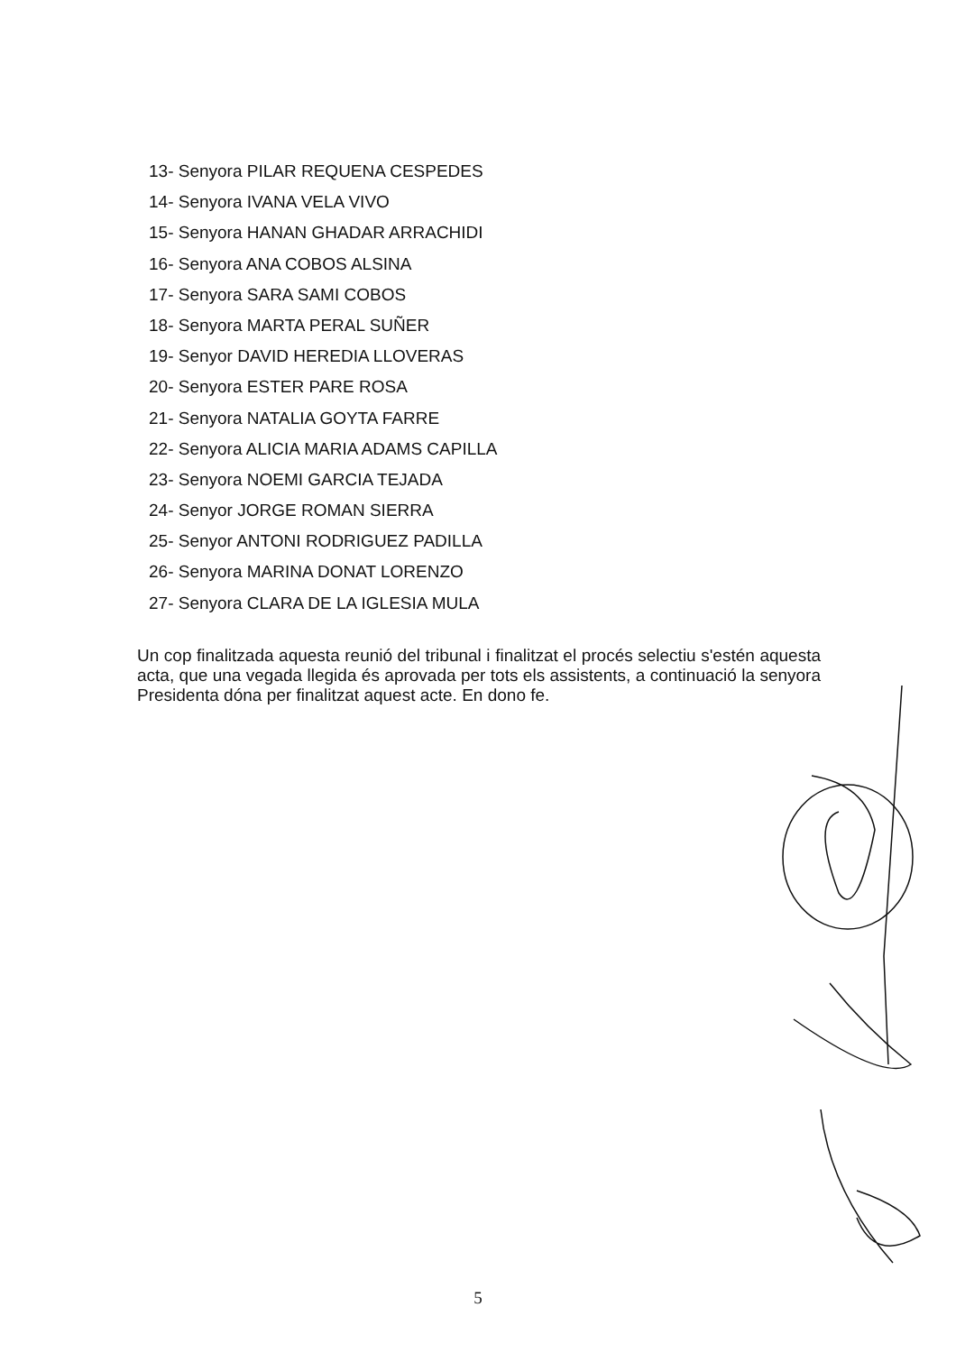13- Senyora PILAR REQUENA CESPEDES
14- Senyora IVANA VELA VIVO
15- Senyora HANAN GHADAR ARRACHIDI
16- Senyora ANA COBOS ALSINA
17- Senyora SARA SAMI COBOS
18- Senyora MARTA PERAL SUÑER
19- Senyor DAVID HEREDIA LLOVERAS
20- Senyora ESTER PARE ROSA
21- Senyora NATALIA GOYTA FARRE
22- Senyora ALICIA MARIA ADAMS CAPILLA
23- Senyora NOEMI GARCIA TEJADA
24- Senyor JORGE ROMAN SIERRA
25- Senyor ANTONI RODRIGUEZ PADILLA
26- Senyora MARINA DONAT LORENZO
27- Senyora CLARA DE LA IGLESIA MULA
Un cop finalitzada aquesta reunió del tribunal i finalitzat el procés selectiu s'estén aquesta acta, que una vegada llegida és aprovada per tots els assistents, a continuació la senyora Presidenta dóna per finalitzat aquest acte. En dono fe.
5